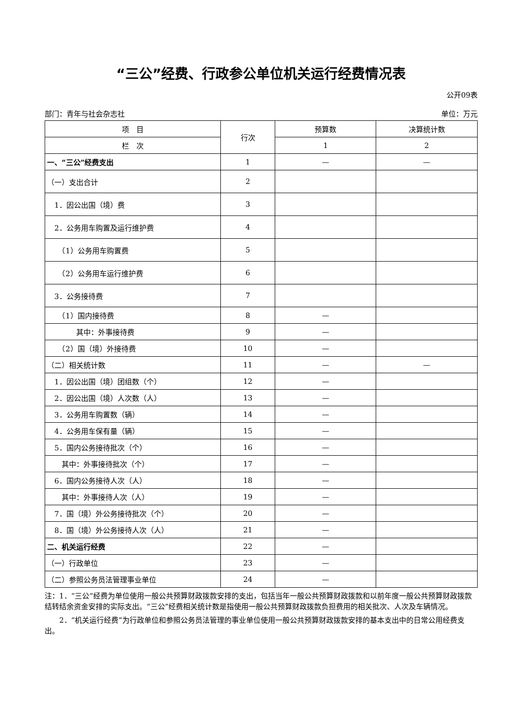“三公”经费、行政参公单位机关运行经费情况表
公开09表
部门：青年与社会杂志社 单位：万元
| 项 目 | 行次 | 预算数 | 决算统计数 |
| --- | --- | --- | --- |
| 栏 次 | | 1 | 2 |
| 一、“三公”经费支出 | 1 | — | — |
| （一）支出合计 | 2 | | |
| 1．因公出国（境）费 | 3 | | |
| 2．公务用车购置及运行维护费 | 4 | | |
| （1）公务用车购置费 | 5 | | |
| （2）公务用车运行维护费 | 6 | | |
| 3．公务接待费 | 7 | | |
| （1）国内接待费 | 8 | — | |
| 其中：外事接待费 | 9 | — | |
| （2）国（境）外接待费 | 10 | — | |
| （二）相关统计数 | 11 | — | — |
| 1．因公出国（境）团组数（个） | 12 | — | |
| 2．因公出国（境）人次数（人） | 13 | — | |
| 3．公务用车购置数（辆） | 14 | — | |
| 4．公务用车保有量（辆） | 15 | — | |
| 5．国内公务接待批次（个） | 16 | — | |
| 其中：外事接待批次（个） | 17 | — | |
| 6．国内公务接待人次（人） | 18 | — | |
| 其中：外事接待人次（人） | 19 | — | |
| 7．国（境）外公务接待批次（个） | 20 | — | |
| 8．国（境）外公务接待人次（人） | 21 | — | |
| 二、机关运行经费 | 22 | — | |
| （一）行政单位 | 23 | — | |
| （二）参照公务员法管理事业单位 | 24 | — | |
注：1．“三公”经费为单位使用一般公共预算财政拨款安排的支出，包括当年一般公共预算财政拨款和以前年度一般公共预算财政拨款结转结余资金安排的实际支出。“三公”经费相关统计数是指使用一般公共预算财政拨款负担费用的相关批次、人次及车辆情况。
　　2．“机关运行经费”为行政单位和参照公务员法管理的事业单位使用一般公共预算财政拨款安排的基本支出中的日常公用经费支出。